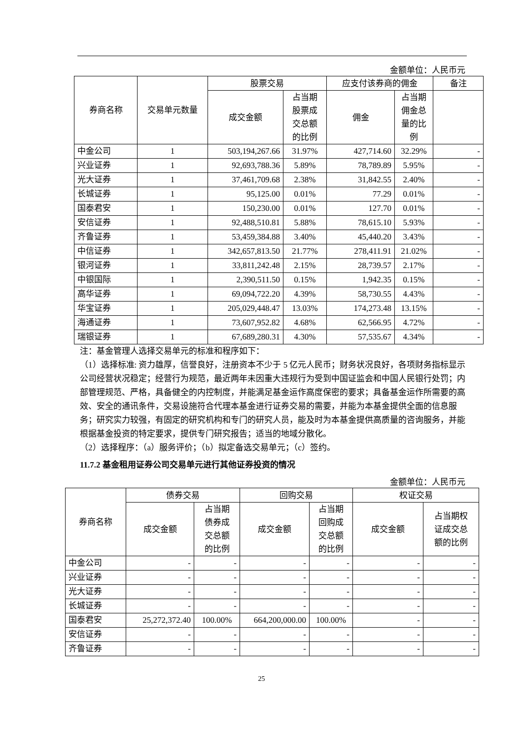金额单位：人民币元
| 券商名称 | 交易单元数量 | 股票交易 | | 应支付该券商的佣金 | | 备注 |
| --- | --- | --- | --- | --- | --- | --- |
| | | 成交金额 | 占当期 股票成 交总额 的比例 | 佣金 | 占当期 佣金总 量的比 例 | |
| 中金公司 | 1 | 503,194,267.66 | 31.97% | 427,714.60 | 32.29% | - |
| 兴业证券 | 1 | 92,693,788.36 | 5.89% | 78,789.89 | 5.95% | - |
| 光大证券 | 1 | 37,461,709.68 | 2.38% | 31,842.55 | 2.40% | - |
| 长城证券 | 1 | 95,125.00 | 0.01% | 77.29 | 0.01% | - |
| 国泰君安 | 1 | 150,230.00 | 0.01% | 127.70 | 0.01% | - |
| 安信证券 | 1 | 92,488,510.81 | 5.88% | 78,615.10 | 5.93% | - |
| 齐鲁证券 | 1 | 53,459,384.88 | 3.40% | 45,440.20 | 3.43% | - |
| 中信证券 | 1 | 342,657,813.50 | 21.77% | 278,411.91 | 21.02% | - |
| 银河证券 | 1 | 33,811,242.48 | 2.15% | 28,739.57 | 2.17% | - |
| 中银国际 | 1 | 2,390,511.50 | 0.15% | 1,942.35 | 0.15% | - |
| 高华证券 | 1 | 69,094,722.20 | 4.39% | 58,730.55 | 4.43% | - |
| 华宝证券 | 1 | 205,029,448.47 | 13.03% | 174,273.48 | 13.15% | - |
| 海通证券 | 1 | 73,607,952.82 | 4.68% | 62,566.95 | 4.72% | - |
| 瑞银证券 | 1 | 67,689,280.31 | 4.30% | 57,535.67 | 4.34% | - |
注：基金管理人选择交易单元的标准和程序如下：
（1）选择标准: 资力雄厚，信誉良好，注册资本不少于 5 亿元人民币；财务状况良好，各项财务指标显示公司经营状况稳定；经营行为规范，最近两年未因重大违规行为受到中国证监会和中国人民银行处罚；内部管理规范、严格，具备健全的内控制度，并能满足基金运作高度保密的要求；具备基金运作所需要的高效、安全的通讯条件，交易设施符合代理本基金进行证券交易的需要，并能为本基金提供全面的信息服务；研究实力较强，有固定的研究机构和专门的研究人员，能及时为本基金提供高质量的咨询服务，并能根据基金投资的特定要求，提供专门研究报告；适当的地域分散化。
（2）选择程序：（a）服务评价；（b）拟定备选交易单元；（c）签约。
11.7.2 基金租用证券公司交易单元进行其他证券投资的情况
金额单位：人民币元
| 券商名称 | 债券交易 | | 回购交易 | | 权证交易 | |
| --- | --- | --- | --- | --- | --- | --- |
| | 成交金额 | 占当期 债券成 交总额 的比例 | 成交金额 | 占当期 回购成 交总额 的比例 | 成交金额 | 占当期权 证成交总 额的比例 |
| 中金公司 | - | - | - | - | - | - |
| 兴业证券 | - | - | - | - | - | - |
| 光大证券 | - | - | - | - | - | - |
| 长城证券 | - | - | - | - | - | - |
| 国泰君安 | 25,272,372.40 | 100.00% | 664,200,000.00 | 100.00% | - | - |
| 安信证券 | - | - | - | - | - | - |
| 齐鲁证券 | - | - | - | - | - | - |
25